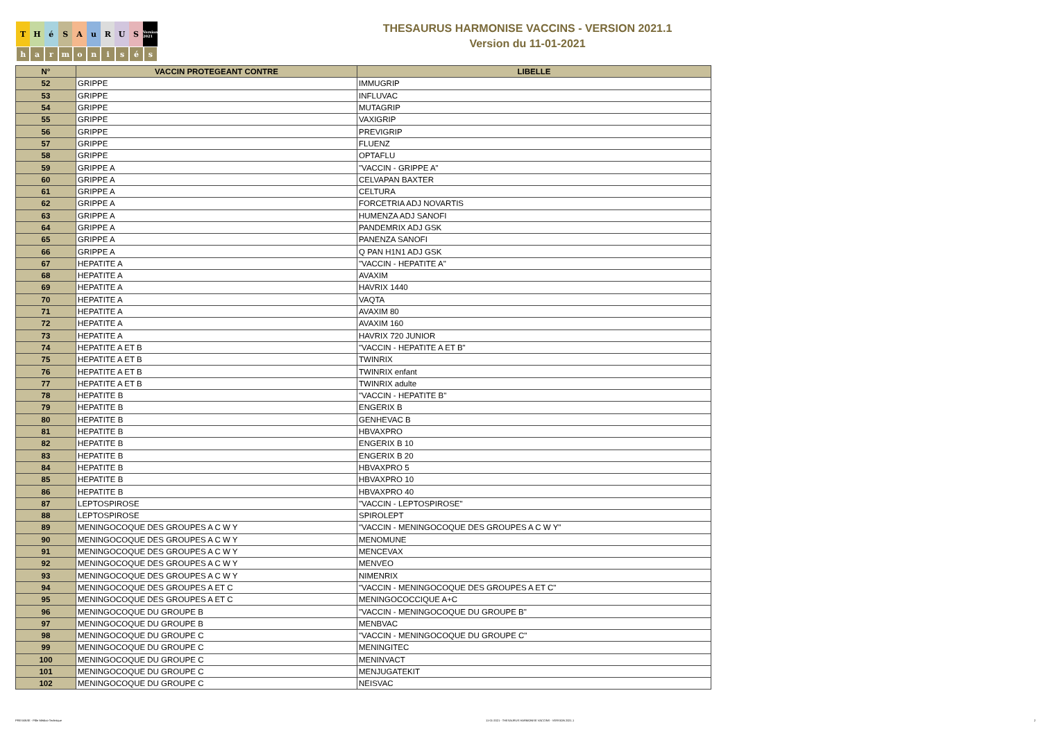THéSAuRUS Version 2021
harmonisés
THESAURUS HARMONISE VACCINS - VERSION 2021.1
Version du 11-01-2021
| N° | VACCIN PROTEGEANT CONTRE | LIBELLE |
| --- | --- | --- |
| 52 | GRIPPE | IMMUGRIP |
| 53 | GRIPPE | INFLUVAC |
| 54 | GRIPPE | MUTAGRIP |
| 55 | GRIPPE | VAXIGRIP |
| 56 | GRIPPE | PREVIGRIP |
| 57 | GRIPPE | FLUENZ |
| 58 | GRIPPE | OPTAFLU |
| 59 | GRIPPE A | "VACCIN - GRIPPE A" |
| 60 | GRIPPE A | CELVAPAN BAXTER |
| 61 | GRIPPE A | CELTURA |
| 62 | GRIPPE A | FORCETRIA ADJ NOVARTIS |
| 63 | GRIPPE A | HUMENZA ADJ SANOFI |
| 64 | GRIPPE A | PANDEMRIX ADJ GSK |
| 65 | GRIPPE A | PANENZA SANOFI |
| 66 | GRIPPE A | Q PAN H1N1 ADJ GSK |
| 67 | HEPATITE A | "VACCIN - HEPATITE A" |
| 68 | HEPATITE A | AVAXIM |
| 69 | HEPATITE A | HAVRIX 1440 |
| 70 | HEPATITE A | VAQTA |
| 71 | HEPATITE A | AVAXIM 80 |
| 72 | HEPATITE A | AVAXIM 160 |
| 73 | HEPATITE A | HAVRIX 720 JUNIOR |
| 74 | HEPATITE A ET B | "VACCIN - HEPATITE A ET B" |
| 75 | HEPATITE A ET B | TWINRIX |
| 76 | HEPATITE A ET B | TWINRIX enfant |
| 77 | HEPATITE A ET B | TWINRIX adulte |
| 78 | HEPATITE B | "VACCIN - HEPATITE B" |
| 79 | HEPATITE B | ENGERIX B |
| 80 | HEPATITE B | GENHEVAC B |
| 81 | HEPATITE B | HBVAXPRO |
| 82 | HEPATITE B | ENGERIX B 10 |
| 83 | HEPATITE B | ENGERIX B 20 |
| 84 | HEPATITE B | HBVAXPRO 5 |
| 85 | HEPATITE B | HBVAXPRO 10 |
| 86 | HEPATITE B | HBVAXPRO 40 |
| 87 | LEPTOSPIROSE | "VACCIN - LEPTOSPIROSE" |
| 88 | LEPTOSPIROSE | SPIROLEPT |
| 89 | MENINGOCOQUE DES GROUPES A C W Y | "VACCIN - MENINGOCOQUE DES GROUPES A C W Y" |
| 90 | MENINGOCOQUE DES GROUPES A C W Y | MENOMUNE |
| 91 | MENINGOCOQUE DES GROUPES A C W Y | MENCEVAX |
| 92 | MENINGOCOQUE DES GROUPES A C W Y | MENVEO |
| 93 | MENINGOCOQUE DES GROUPES A C W Y | NIMENRIX |
| 94 | MENINGOCOQUE DES GROUPES A ET C | "VACCIN - MENINGOCOQUE DES GROUPES A ET C" |
| 95 | MENINGOCOQUE DES GROUPES A ET C | MENINGOCOCCIQUE A+C |
| 96 | MENINGOCOQUE DU GROUPE B | "VACCIN - MENINGOCOQUE DU GROUPE B" |
| 97 | MENINGOCOQUE DU GROUPE B | MENBVAC |
| 98 | MENINGOCOQUE DU GROUPE C | "VACCIN - MENINGOCOQUE DU GROUPE C" |
| 99 | MENINGOCOQUE DU GROUPE C | MENINGITEC |
| 100 | MENINGOCOQUE DU GROUPE C | MENINVACT |
| 101 | MENINGOCOQUE DU GROUPE C | MENJUGATEKIT |
| 102 | MENINGOCOQUE DU GROUPE C | NEISVAC |
PRESANSE - Pôle Médico-Technique
11-01-2021 - THESAURUS HARMONISE VACCINS - VERSION 2021.1
2